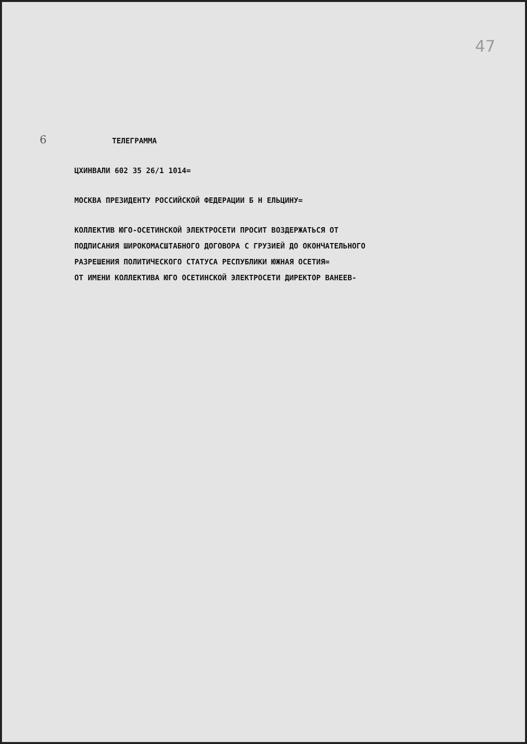47
6 ТЕЛЕГРАММА
ЦХИНВАЛИ 602 35 26/1 1014=
МОСКВА ПРЕЗИДЕНТУ РОССИЙСКОЙ ФЕДЕРАЦИИ Б Н ЕЛЬЦИНУ=
КОЛЛЕКТИВ ЮГО-ОСЕТИНСКОЙ ЭЛЕКТРОСЕТИ ПРОСИТ ВОЗДЕРЖАТЬСЯ ОТ
ПОДПИСАНИЯ ШИРОКОМАСШТАБНОГО ДОГОВОРА С ГРУЗИЕЙ ДО ОКОНЧАТЕЛЬНОГО
РАЗРЕШЕНИЯ ПОЛИТИЧЕСКОГО СТАТУСА РЕСПУБЛИКИ ЮЖНАЯ ОСЕТИЯ=
ОТ ИМЕНИ КОЛЛЕКТИВА ЮГО ОСЕТИНСКОЙ ЭЛЕКТРОСЕТИ ДИРЕКТОР ВАНЕЕВ-